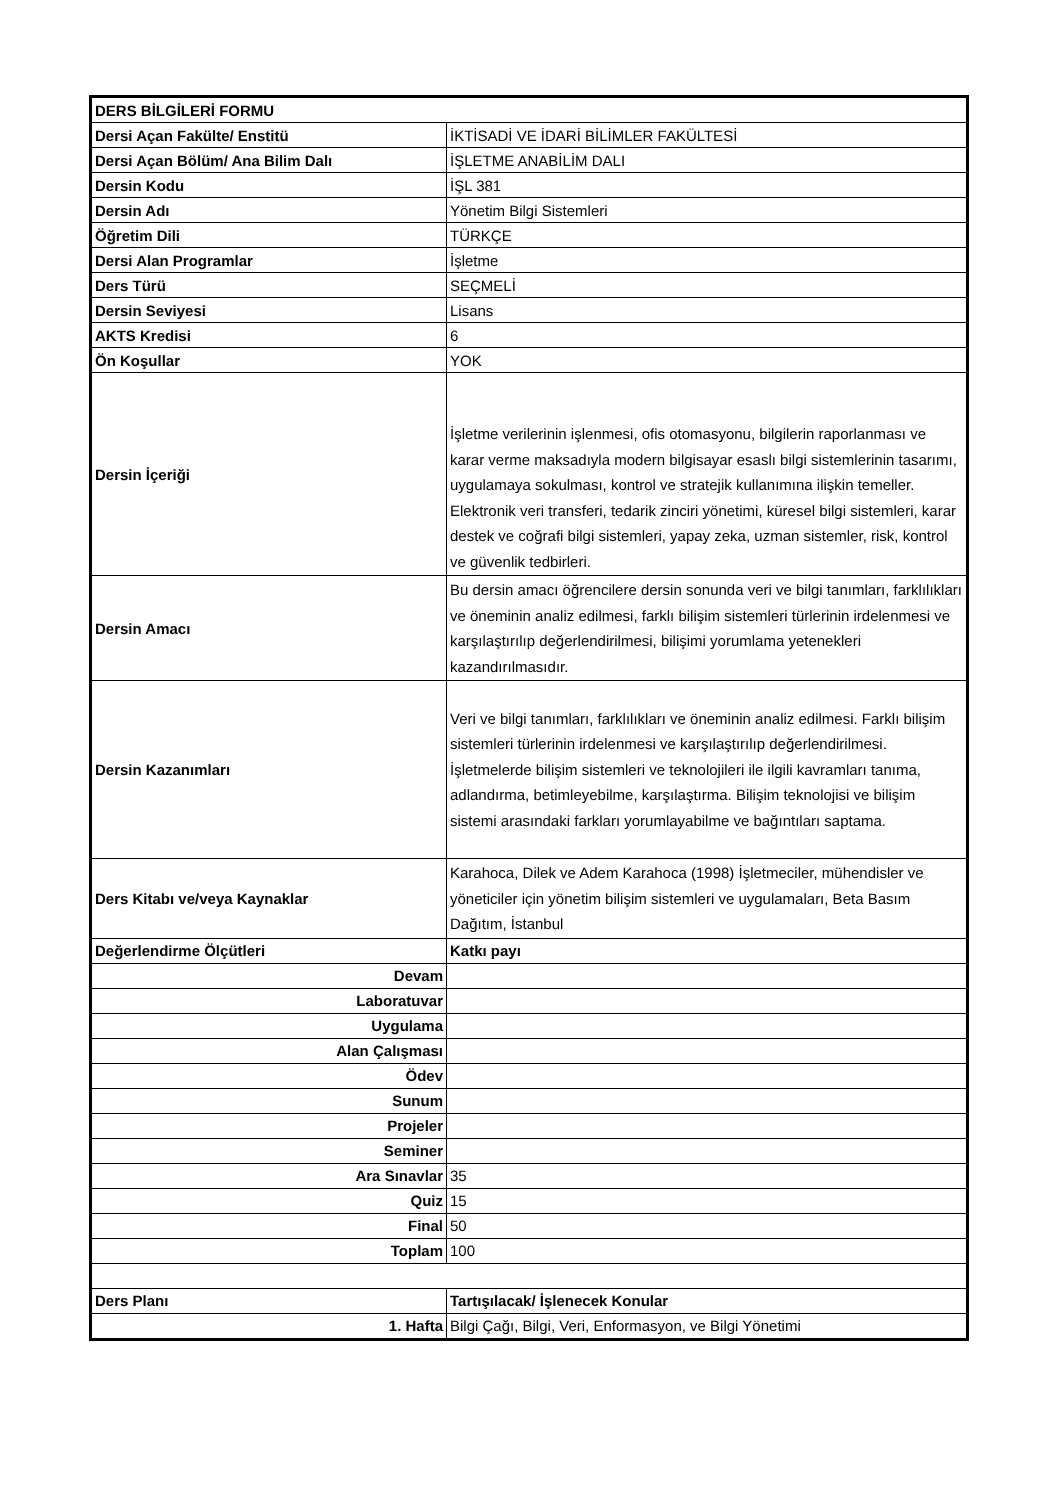| DERS BİLGİLERİ FORMU | |
| Dersi Açan Fakülte/ Enstitü | İKTİSADİ VE İDARİ BİLİMLER FAKÜLTESİ |
| Dersi Açan Bölüm/ Ana Bilim Dalı | İŞLETME ANABİLİM DALI |
| Dersin Kodu | İŞL 381 |
| Dersin Adı | Yönetim Bilgi Sistemleri |
| Öğretim Dili | TÜRKÇE |
| Dersi Alan Programlar | İşletme |
| Ders Türü | SEÇMELİ |
| Dersin Seviyesi | Lisans |
| AKTS Kredisi | 6 |
| Ön Koşullar | YOK |
| Dersin İçeriği | İşletme verilerinin işlenmesi, ofis otomasyonu, bilgilerin raporlanması ve karar verme maksadıyla modern bilgisayar esaslı bilgi sistemlerinin tasarımı, uygulamaya sokulması, kontrol ve stratejik kullanımına ilişkin temeller. Elektronik veri transferi, tedarik zinciri yönetimi, küresel bilgi sistemleri, karar destek ve coğrafi bilgi sistemleri, yapay zeka, uzman sistemler, risk, kontrol ve güvenlik tedbirleri. |
| Dersin Amacı | Bu dersin amacı öğrencilere dersin sonunda veri ve bilgi tanımları, farklılıkları ve öneminin analiz edilmesi, farklı bilişim sistemleri türlerinin irdelenmesi ve karşılaştırılıp değerlendirilmesi, bilişimi yorumlama yetenekleri kazandırılmasıdır. |
| Dersin Kazanımları | Veri ve bilgi tanımları, farklılıkları ve öneminin analiz edilmesi. Farklı bilişim sistemleri türlerinin irdelenmesi ve karşılaştırılıp değerlendirilmesi. İşletmelerde bilişim sistemleri ve teknolojileri ile ilgili kavramları tanıma, adlandırma, betimleyebilme, karşılaştırma. Bilişim teknolojisi ve bilişim sistemi arasındaki farkları yorumlayabilme ve bağıntıları saptama. |
| Ders Kitabı ve/veya Kaynaklar | Karahoca, Dilek ve Adem Karahoca (1998) İşletmeciler, mühendisler ve yöneticiler için yönetim bilişim sistemleri ve uygulamaları, Beta Basım Dağıtım, İstanbul |
| Değerlendirme Ölçütleri | Katkı payı |
| Devam | |
| Laboratuvar | |
| Uygulama | |
| Alan Çalışması | |
| Ödev | |
| Sunum | |
| Projeler | |
| Seminer | |
| Ara Sınavlar | 35 |
| Quiz | 15 |
| Final | 50 |
| Toplam | 100 |
| Ders Planı | Tartışılacak/ İşlenecek Konular |
| 1. Hafta | Bilgi Çağı, Bilgi, Veri, Enformasyon, ve Bilgi Yönetimi |